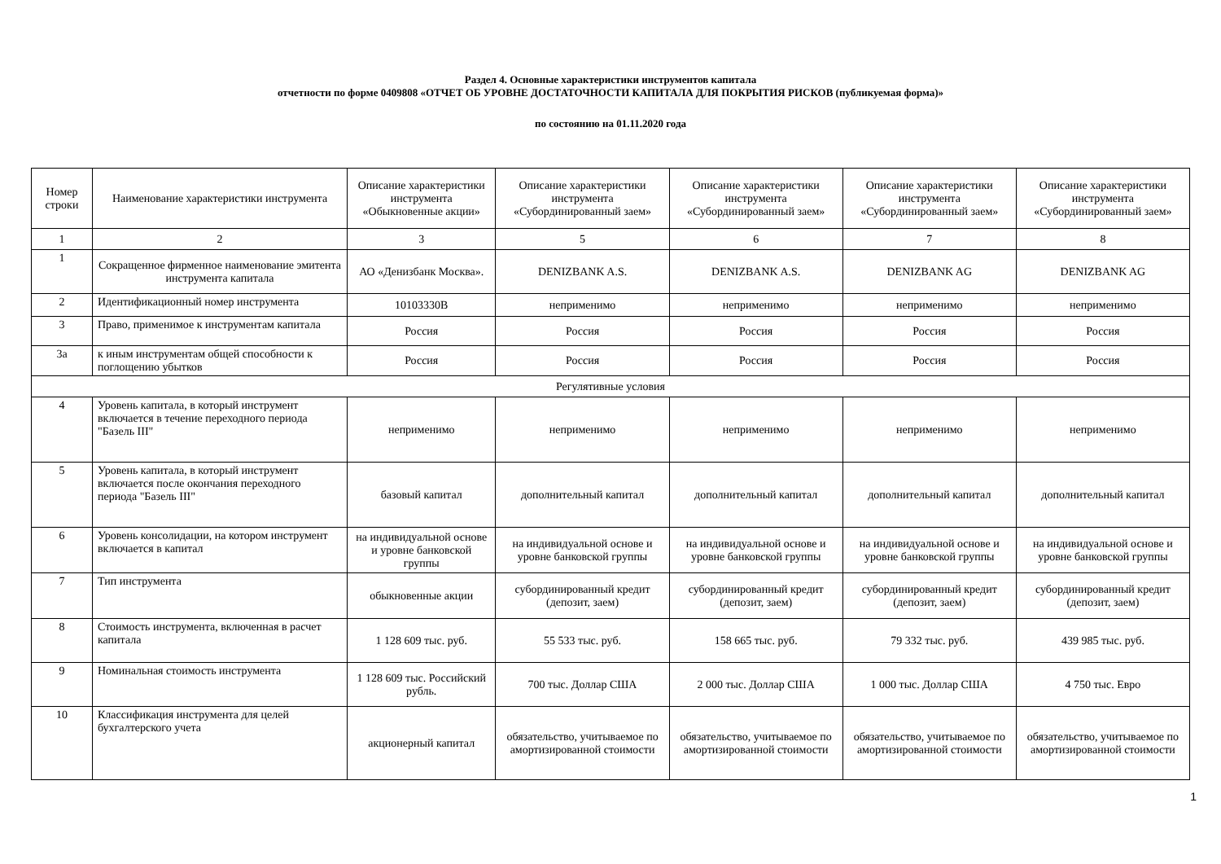Раздел 4. Основные характеристики инструментов капитала
отчетности по форме 0409808 «ОТЧЕТ ОБ УРОВНЕ ДОСТАТОЧНОСТИ КАПИТАЛА ДЛЯ ПОКРЫТИЯ РИСКОВ (публикуемая форма)»
по состоянию на 01.11.2020 года
| Номер строки | Наименование характеристики инструмента | Описание характеристики инструмента «Обыкновенные акции» | Описание характеристики инструмента «Субординированный заем» | Описание характеристики инструмента «Субординированный заем» | Описание характеристики инструмента «Субординированный заем» | Описание характеристики инструмента «Субординированный заем» |
| --- | --- | --- | --- | --- | --- | --- |
| 1 | 2 | 3 | 5 | 6 | 7 | 8 |
| 1 | Сокращенное фирменное наименование эмитента инструмента капитала | АО «Денизбанк Москва». | DENIZBANK A.S. | DENIZBANK A.S. | DENIZBANK AG | DENIZBANK AG |
| 2 | Идентификационный номер инструмента | 10103330B | неприменимо | неприменимо | неприменимо | неприменимо |
| 3 | Право, применимое к инструментам капитала | Россия | Россия | Россия | Россия | Россия |
| 3а | к иным инструментам общей способности к поглощению убытков | Россия | Россия | Россия | Россия | Россия |
| Регулятивные условия | | | | | | |
| 4 | Уровень капитала, в который инструмент включается в течение переходного периода "Базель III" | неприменимо | неприменимо | неприменимо | неприменимо | неприменимо |
| 5 | Уровень капитала, в который инструмент включается после окончания переходного периода "Базель III" | базовый капитал | дополнительный капитал | дополнительный капитал | дополнительный капитал | дополнительный капитал |
| 6 | Уровень консолидации, на котором инструмент включается в капитал | на индивидуальной основе и уровне банковской группы | на индивидуальной основе и уровне банковской группы | на индивидуальной основе и уровне банковской группы | на индивидуальной основе и уровне банковской группы | на индивидуальной основе и уровне банковской группы |
| 7 | Тип инструмента | обыкновенные акции | субординированный кредит (депозит, заем) | субординированный кредит (депозит, заем) | субординированный кредит (депозит, заем) | субординированный кредит (депозит, заем) |
| 8 | Стоимость инструмента, включенная в расчет капитала | 1 128 609 тыс. руб. | 55 533 тыс. руб. | 158 665 тыс. руб. | 79 332 тыс. руб. | 439 985 тыс. руб. |
| 9 | Номинальная стоимость инструмента | 1 128 609 тыс. Российский рубль. | 700 тыс. Доллар США | 2 000 тыс. Доллар США | 1 000 тыс. Доллар США | 4 750 тыс. Евро |
| 10 | Классификация инструмента для целей бухгалтерского учета | акционерный капитал | обязательство, учитываемое по амортизированной стоимости | обязательство, учитываемое по амортизированной стоимости | обязательство, учитываемое по амортизированной стоимости | обязательство, учитываемое по амортизированной стоимости |
1